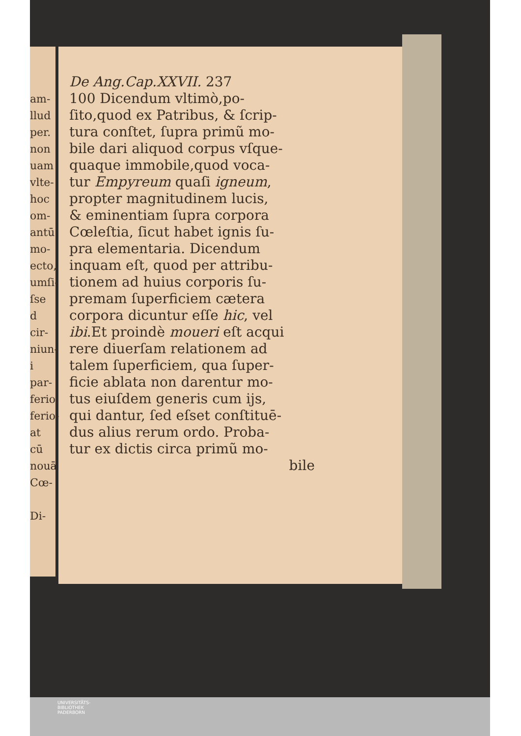am-
llud
per.
non
uam
vlte-
hoc
om-
antū
mo-
ecto,
umſi-
ſse
d cir-
niun-
i par-
ferio,
ferio-
at cū
nouā
Cœ-
Di-
De Ang.Cap.XXVII. 237
100 Dicendum vltimò,po-
ſito,quod ex Patribus, & ſcrip-
tura conſtet, ſupra primũ mo-
bile dari aliquod corpus vſque-
quaque immobile,quod voca-
tur Empyreum quaſi igneum,
propter magnitudinem lucis,
& eminentiam ſupra corpora
Cœleſtia, ſicut habet ignis ſu-
pra elementaria. Dicendum
inquam eſt, quod per attribu-
tionem ad huius corporis ſu-
premam ſuperficiem cætera
corpora dicuntur eſſe hic, vel
ibi.Et proindè moueri eſt acqui
rere diuerſam relationem ad
talem ſuperficiem, qua ſuper-
ficie ablata non darentur mo-
tus eiuſdem generis cum ijs,
qui dantur, ſed eſset conſtituē-
dus alius rerum ordo. Proba-
tur ex dictis circa primũ mo-
bile
UNIVERSITÄTS-
BIBLIOTHEK
PADERBORN